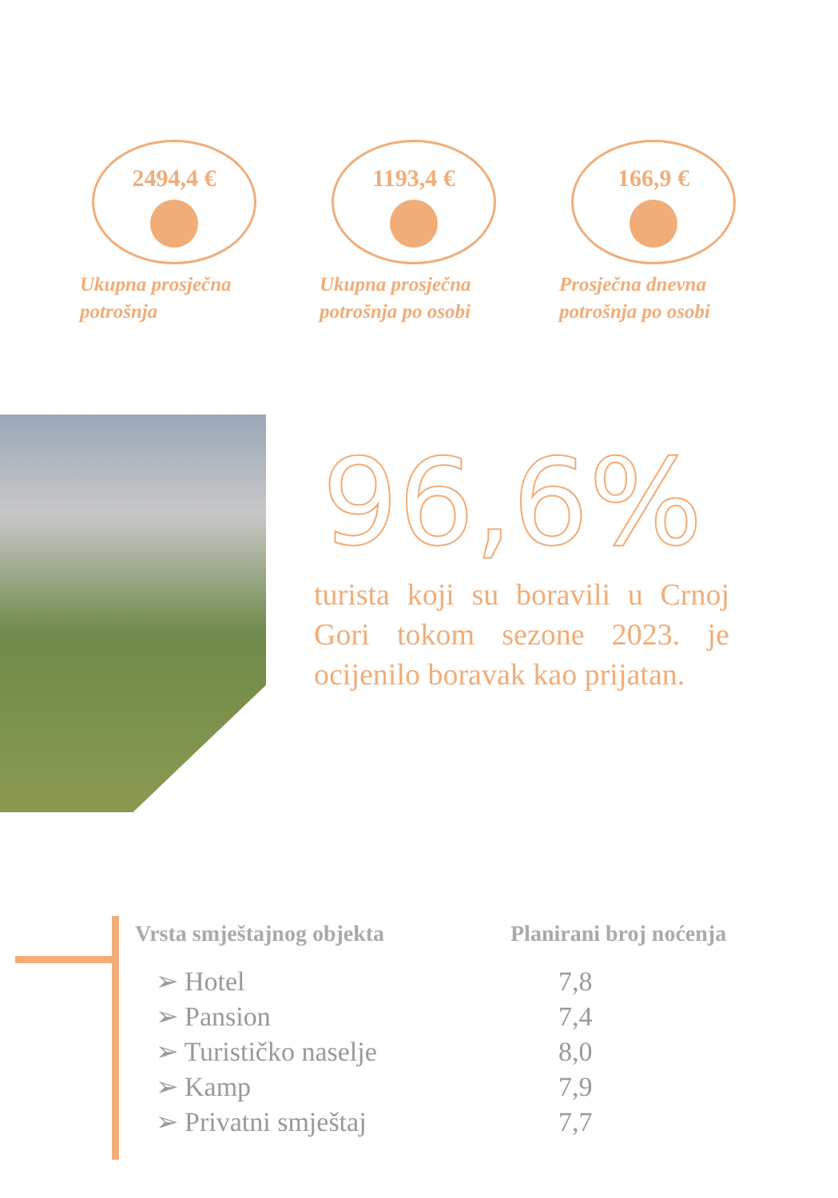2494,4 €
Ukupna prosječna potrošnja
1193,4 €
Ukupna prosječna potrošnja po osobi
166,9 €
Prosječna dnevna potrošnja po osobi
96,6%
turista koji su boravili u Crnoj Gori tokom sezone 2023. je ocijenilo boravak kao prijatan.
| Vrsta smještajnog objekta | Planirani broj noćenja |
| --- | --- |
| ➢ Hotel | 7,8 |
| ➢ Pansion | 7,4 |
| ➢ Turističko naselje | 8,0 |
| ➢ Kamp | 7,9 |
| ➢ Privatni smještaj | 7,7 |